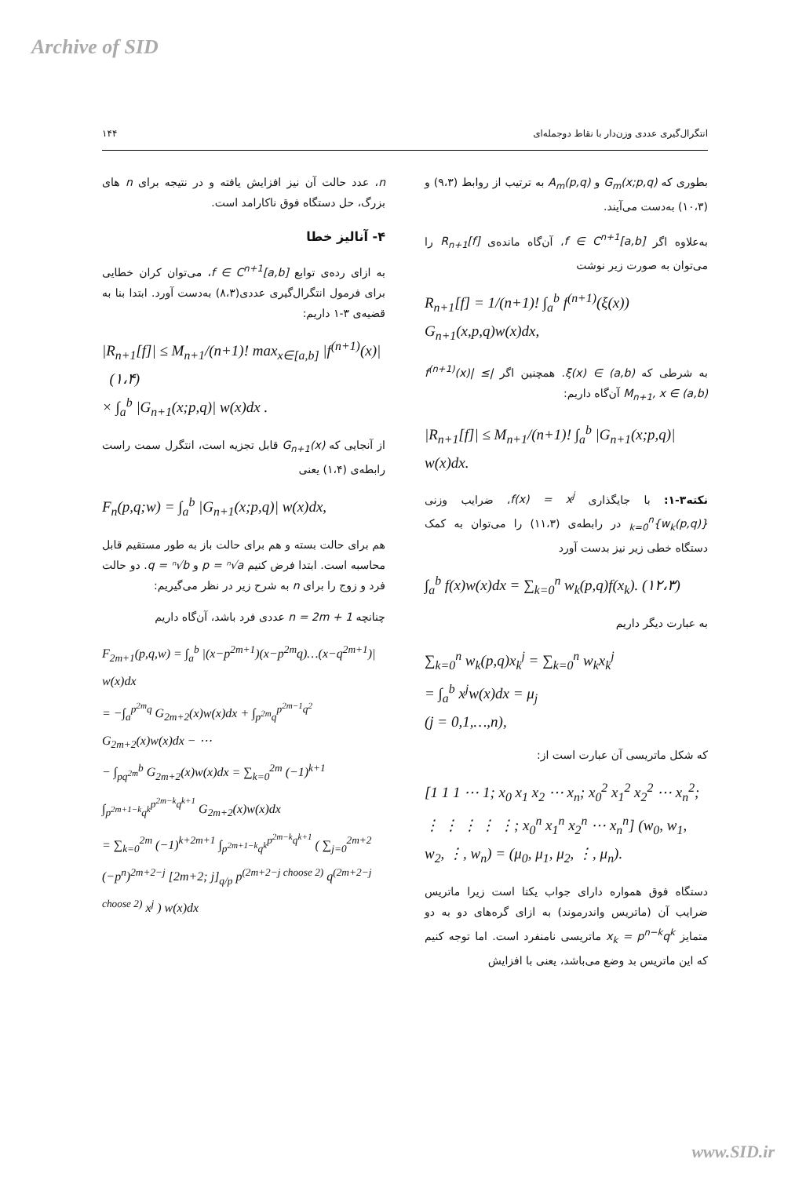Archive of SID
انتگرال‌گیری عددی وزن‌دار با نقاط دوجمله‌ای ۱۴۴
بطوری که G<sub>m</sub>(x;p,q) و A<sub>m</sub>(p,q) به ترتیب از روابط (۹،۳) و (۱۰،۳) به‌دست می‌آیند.
به‌علاوه اگر f ∈ C<sup>n+1</sup>[a,b]، آن‌گاه مانده‌ی R<sub>n+1</sub>[f] را می‌توان به صورت زیر نوشت
R<sub>n+1</sub>[f] = 1/(n+1)! ∫<sub>a</sub><sup>b</sup> f<sup>(n+1)</sup>(ξ(x)) G<sub>n+1</sub>(x,p,q)w(x)dx,
به شرطی که ξ(x) ∈ (a,b). همچنین اگر |f<sup>(n+1)</sup>(x)| ≤ M<sub>n+1</sub>, x ∈ (a,b) آن‌گاه داریم:
|R<sub>n+1</sub>[f]| ≤ M<sub>n+1</sub>/(n+1)! ∫<sub>a</sub><sup>b</sup> |G<sub>n+1</sub>(x;p,q)| w(x)dx.
نکته۳-۱: با جایگذاری f(x) = x<sup>j</sup>، ضرایب وزنی {w<sub>k</sub>(p,q)}<sub>k=0</sub><sup>n</sup> در رابطه‌ی (۱۱،۳) را می‌توان به کمک دستگاه خطی زیر نیز بدست آورد
∫<sub>a</sub><sup>b</sup> f(x)w(x)dx = ∑<sub>k=0</sub><sup>n</sup> w<sub>k</sub>(p,q)f(x<sub>k</sub>). (۱۲،۳)
به عبارت دیگر داریم
∑<sub>k=0</sub><sup>n</sup> w<sub>k</sub>(p,q)x<sub>k</sub><sup>j</sup> = ∑<sub>k=0</sub><sup>n</sup> w<sub>k</sub>x<sub>k</sub><sup>j</sup>
= ∫<sub>a</sub><sup>b</sup> x<sup>j</sup>w(x)dx = μ<sub>j</sub>
(j = 0,1,…,n),
که شکل ماتریسی آن عبارت است از:
[1 1 1 ⋯ 1; x<sub>0</sub> x<sub>1</sub> x<sub>2</sub> ⋯ x<sub>n</sub>; x<sub>0</sub><sup>2</sup> x<sub>1</sub><sup>2</sup> x<sub>2</sub><sup>2</sup> ⋯ x<sub>n</sub><sup>2</sup>; ⋮ ⋮ ⋮ ⋮ ⋮; x<sub>0</sub><sup>n</sup> x<sub>1</sub><sup>n</sup> x<sub>2</sub><sup>n</sup> ⋯ x<sub>n</sub><sup>n</sup>] (w<sub>0</sub>, w<sub>1</sub>, w<sub>2</sub>, ⋮, w<sub>n</sub>) = (μ<sub>0</sub>, μ<sub>1</sub>, μ<sub>2</sub>, ⋮, μ<sub>n</sub>).
دستگاه فوق همواره دارای جواب یکتا است زیرا ماتریس ضرایب آن (ماتریس واندرموند) به ازای گره‌های دو به دو متمایز x<sub>k</sub> = p<sup>n−k</sup>q<sup>k</sup> ماتریسی نامنفرد است. اما توجه کنیم که این ماتریس بد وضع می‌باشد، یعنی با افزایش
n، عدد حالت آن نیز افزایش یافته و در نتیجه برای n های بزرگ، حل دستگاه فوق ناکارامد است.
۴- آنالیز خطا
به ازای رده‌ی توابع f ∈ C<sup>n+1</sup>[a,b]، می‌توان کران خطایی برای فرمول انتگرال‌گیری عددی(۸،۳) به‌دست آورد. ابتدا بنا به قضیه‌ی ۳-۱ داریم:
|R<sub>n+1</sub>[f]| ≤ M<sub>n+1</sub>/(n+1)! max<sub>x∈[a,b]</sub> |f<sup>(n+1)</sup>(x)| (۱،۴)
× ∫<sub>a</sub><sup>b</sup> |G<sub>n+1</sub>(x;p,q)| w(x)dx .
از آنجایی که G<sub>n+1</sub>(x) قابل تجزیه است، انتگرل سمت راست رابطه‌ی (۱،۴) یعنی
F<sub>n</sub>(p,q;w) = ∫<sub>a</sub><sup>b</sup> |G<sub>n+1</sub>(x;p,q)| w(x)dx,
هم برای حالت بسته و هم برای حالت باز به طور مستقیم قابل محاسبه است. ابتدا فرض کنیم p = ⁿ√a و q = ⁿ√b. دو حالت فرد و زوج را برای n به شرح زیر در نظر می‌گیریم:
چنانچه n = 2m + 1 عددی فرد باشد، آن‌گاه داریم
F<sub>2m+1</sub>(p,q,w) = ∫<sub>a</sub><sup>b</sup> |(x−p<sup>2m+1</sup>)(x−p<sup>2m</sup>q)…(x−q<sup>2m+1</sup>)| w(x)dx
= −∫<sub>a</sub><sup>p<sup>2m</sup>q</sup> G<sub>2m+2</sub>(x)w(x)dx + ∫<sub>p<sup>2m</sup>q</sub><sup>p<sup>2m−1</sup>q<sup>2</sup></sup> G<sub>2m+2</sub>(x)w(x)dx − ⋯
− ∫<sub>pq<sup>2m</sup></sub><sup>b</sup> G<sub>2m+2</sub>(x)w(x)dx = ∑<sub>k=0</sub><sup>2m</sup> (−1)<sup>k+1</sup> ∫<sub>p<sup>2m+1−k</sup>q<sup>k</sup></sub><sup>p<sup>2m−k</sup>q<sup>k+1</sup></sup> G<sub>2m+2</sub>(x)w(x)dx
= ∑<sub>k=0</sub><sup>2m</sup> (−1)<sup>k+2m+1</sup> ∫<sub>p<sup>2m+1−k</sup>q<sup>k</sup></sub><sup>p<sup>2m−k</sup>q<sup>k+1</sup></sup> ( ∑<sub>j=0</sub><sup>2m+2</sup> (−p<sup>n</sup>)<sup>2m+2−j</sup> [2m+2; j]<sub>q/p</sub> p<sup>(2m+2−j choose 2)</sup> q<sup>(2m+2−j choose 2)</sup> x<sup>j</sup> ) w(x)dx
www.SID.ir